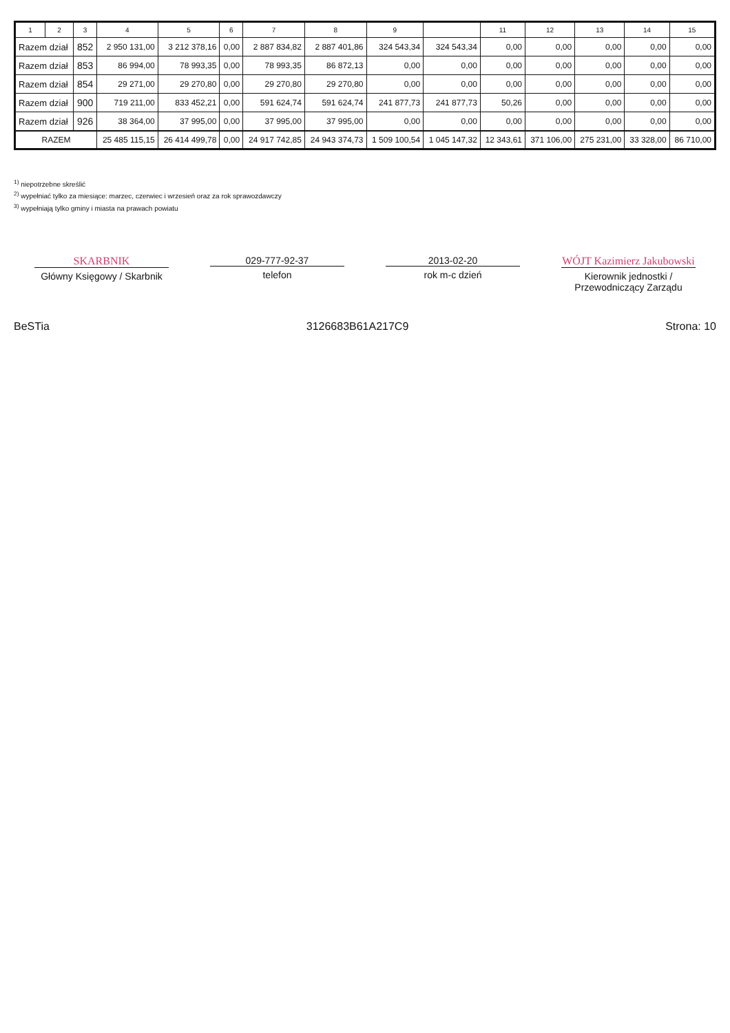| 1 | 2 | 3 | 4 | 5 | 6 | 7 | 8 | 9 | | 11 | 12 | 13 | 14 | 15 |
| --- | --- | --- | --- | --- | --- | --- | --- | --- | --- | --- | --- | --- | --- | --- |
| Razem dział | | 852 | 2 950 131,00 | 3 212 378,16 | 0,00 | 2 887 834,82 | 2 887 401,86 | 324 543,34 | 324 543,34 | 0,00 | 0,00 | 0,00 | 0,00 | 0,00 |
| Razem dział | | 853 | 86 994,00 | 78 993,35 | 0,00 | 78 993,35 | 86 872,13 | 0,00 | 0,00 | 0,00 | 0,00 | 0,00 | 0,00 | 0,00 |
| Razem dział | | 854 | 29 271,00 | 29 270,80 | 0,00 | 29 270,80 | 29 270,80 | 0,00 | 0,00 | 0,00 | 0,00 | 0,00 | 0,00 | 0,00 |
| Razem dział | | 900 | 719 211,00 | 833 452,21 | 0,00 | 591 624,74 | 591 624,74 | 241 877,73 | 241 877,73 | 50,26 | 0,00 | 0,00 | 0,00 | 0,00 |
| Razem dział | | 926 | 38 364,00 | 37 995,00 | 0,00 | 37 995,00 | 37 995,00 | 0,00 | 0,00 | 0,00 | 0,00 | 0,00 | 0,00 | 0,00 |
| RAZEM | | | 25 485 115,15 | 26 414 499,78 | 0,00 | 24 917 742,85 | 24 943 374,73 | 1 509 100,54 | 1 045 147,32 | 12 343,61 | 371 106,00 | 275 231,00 | 33 328,00 | 86 710,00 |
<sup>1)</sup> niepotrzebne skreślić
<sup>2)</sup> wypełniać tylko za miesiące: marzec, czerwiec i wrzesień oraz za rok sprawozdawczy
<sup>3)</sup> wypełniają tylko gminy i miasta na prawach powiatu
SKARBNIK
Główny Księgowy / Skarbnik
029-777-92-37
telefon
2013-02-20
rok m-c dzień
WÓJT Kazimierz Jakubowski
Kierownik jednostki / Przewodniczący Zarządu
BeSTia 3126683B61A217C9 Strona: 10